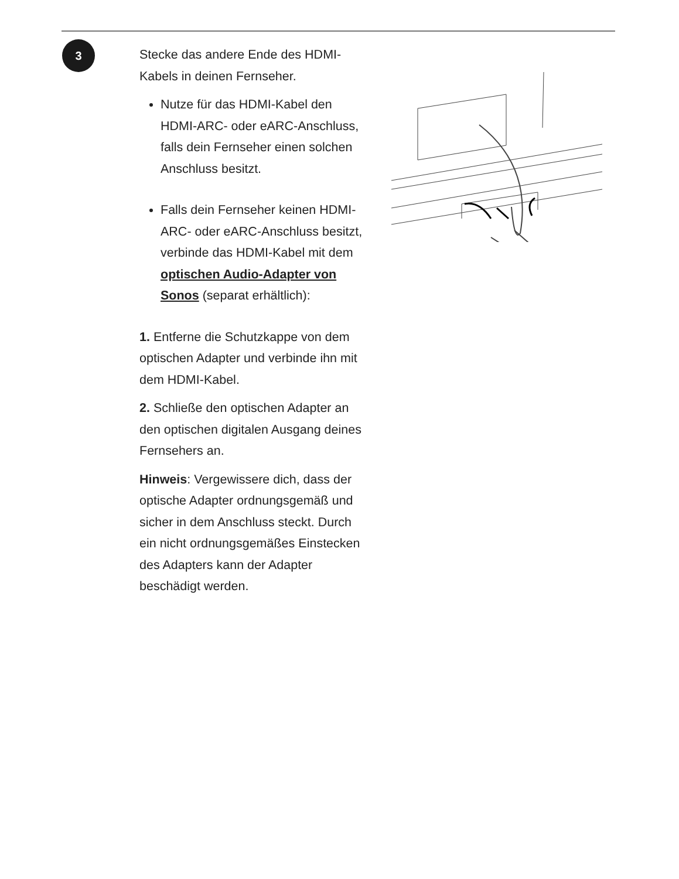3
Stecke das andere Ende des HDMI-Kabels in deinen Fernseher.
Nutze für das HDMI-Kabel den HDMI-ARC- oder eARC-Anschluss, falls dein Fernseher einen solchen Anschluss besitzt.
Falls dein Fernseher keinen HDMI-ARC- oder eARC-Anschluss besitzt, verbinde das HDMI-Kabel mit dem optischen Audio-Adapter von Sonos (separat erhältlich):
1. Entferne die Schutzkappe von dem optischen Adapter und verbinde ihn mit dem HDMI-Kabel.
2. Schließe den optischen Adapter an den optischen digitalen Ausgang deines Fernsehers an.
Hinweis: Vergewissere dich, dass der optische Adapter ordnungsgemäß und sicher in dem Anschluss steckt. Durch ein nicht ordnungsgemäßes Einstecken des Adapters kann der Adapter beschädigt werden.